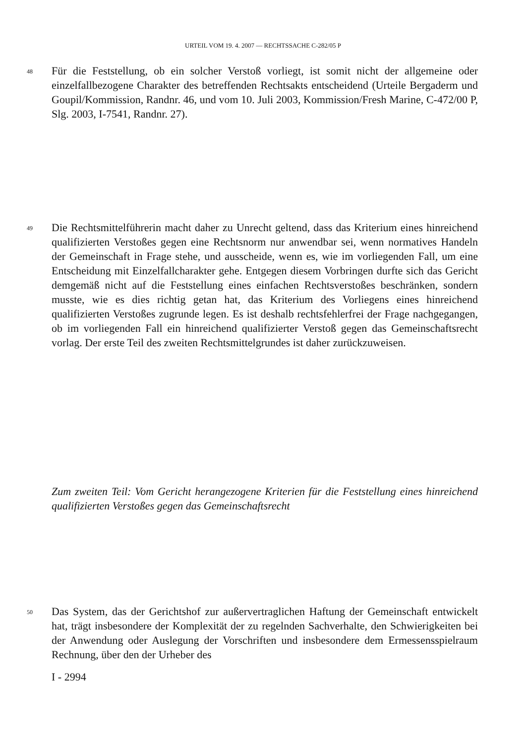URTEIL VOM 19. 4. 2007 — RECHTSSACHE C-282/05 P
48 Für die Feststellung, ob ein solcher Verstoß vorliegt, ist somit nicht der allgemeine oder einzelfallbezogene Charakter des betreffenden Rechtsakts entscheidend (Urteile Bergaderm und Goupil/Kommission, Randnr. 46, und vom 10. Juli 2003, Kommission/Fresh Marine, C-472/00 P, Slg. 2003, I-7541, Randnr. 27).
49 Die Rechtsmittelführerin macht daher zu Unrecht geltend, dass das Kriterium eines hinreichend qualifizierten Verstoßes gegen eine Rechtsnorm nur anwendbar sei, wenn normatives Handeln der Gemeinschaft in Frage stehe, und ausscheide, wenn es, wie im vorliegenden Fall, um eine Entscheidung mit Einzelfallcharakter gehe. Entgegen diesem Vorbringen durfte sich das Gericht demgemäß nicht auf die Feststellung eines einfachen Rechtsverstoßes beschränken, sondern musste, wie es dies richtig getan hat, das Kriterium des Vorliegens eines hinreichend qualifizierten Verstoßes zugrunde legen. Es ist deshalb rechtsfehlerfrei der Frage nachgegangen, ob im vorliegenden Fall ein hinreichend qualifizierter Verstoß gegen das Gemeinschaftsrecht vorlag. Der erste Teil des zweiten Rechtsmittelgrundes ist daher zurückzuweisen.
Zum zweiten Teil: Vom Gericht herangezogene Kriterien für die Feststellung eines hinreichend qualifizierten Verstoßes gegen das Gemeinschaftsrecht
50 Das System, das der Gerichtshof zur außervertraglichen Haftung der Gemeinschaft entwickelt hat, trägt insbesondere der Komplexität der zu regelnden Sachverhalte, den Schwierigkeiten bei der Anwendung oder Auslegung der Vorschriften und insbesondere dem Ermessensspielraum Rechnung, über den der Urheber des
I - 2994